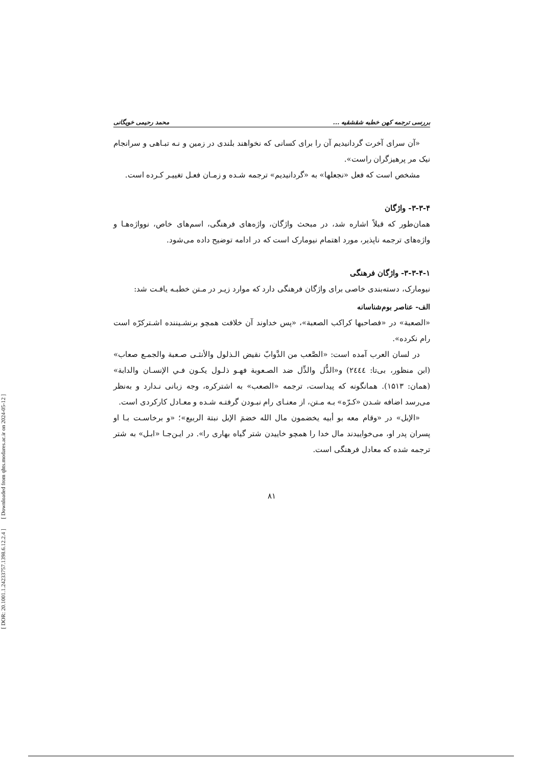[ DOR: 20.1001.1.24233757.1398.6.12.2.4 ] [ Downloaded from qhts.modares.ac.ir on 2024-05-12 ]
بررسی ترجمه کهن خطبه شقشقیه ... محمد رحیمی خویگانی
«آن سرای آخرت گردانیدیم آن را برای کسانی که نخواهند بلندی در زمین و نـه تبـاهی و سرانجام نیک مر پرهیزگران راست».
مشخص است که فعل «نجعلها» به «گردانیدیم» ترجمه شـده و زمـان فعـل تغییـر کـرده است.
۳-۳-۴- واژگان
همان‌طور که قبلاً اشاره شد، در مبحث واژگان، واژه‌های فرهنگی، اسم‌های خاص، نوواژه‌هـا و واژه‌های ترجمه ناپذیر، مورد اهتمام نیومارک است که در ادامه توضیح داده می‌شود.
۳-۳-۴-۱- واژگان فرهنگی
نیومارک، دسته‌بندی خاصی برای واژگان فرهنگی دارد که موارد زیـر در مـتن خطبـه یافـت شد:
الف- عناصر بوم‌شناسانه
«الصعبة» در «فصاحبها کراکب الصعبة»، «پس خداوند آن خلافت همچو برنشـیننده اشـترکرّه است رام نکرده».
در لسان العرب آمده است: «الصَّعب من الدَّوابّ نقیض الـذلول والأنثـی صـعبة والجمـع صعاب» (ابن منظور، بی‌تا: ٢٤٤٤) و«الذُّل والذِّل ضد الصـعوبة فهـو ذلـول یکـون فـي الإنسـان والدابة» (همان: ۱۵۱۳). همانگونه که پیداست، ترجمه «الصعب» به اشترکره، وجه زبانی نـدارد و به‌نظر می‌رسد اضافه شـدن «کـرّه» بـه مـتن، از معنـای رام نبـودن گرفتـه شـده و معـادل کارکردی است.
«الإبل» در «وقام معه بو أبیه یخضمون مال الله خضمَ الإبل نبتة الربیع»؛ «و برخاسـت بـا او پسران پدر او، می‌خواییدند مال خدا را همچو خاییدن شتر گیاه بهاری را». در ایـن‌جـا «ابـل» به شتر ترجمه شده که معادل فرهنگی است.
۸۱